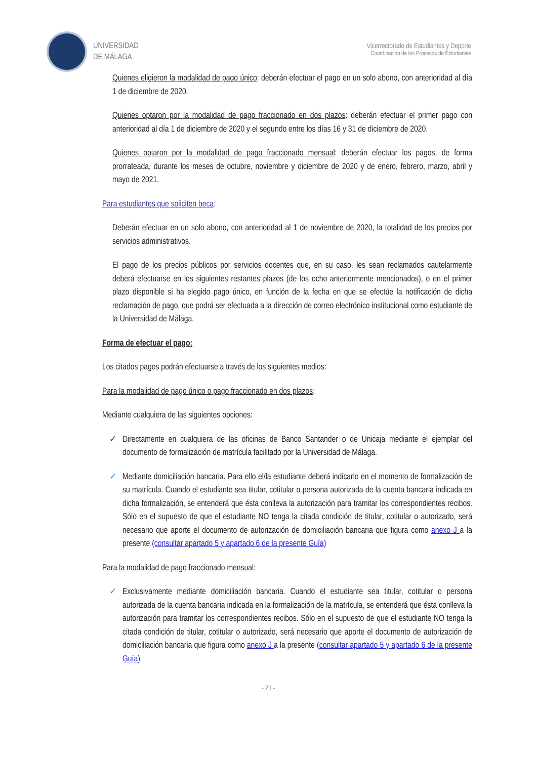UNIVERSIDAD
DE MÁLAGA
Vicerrectorado de Estudiantes y Deporte
Coordinación de los Procesos de Estudiantes
Quienes eligieron la modalidad de pago único: deberán efectuar el pago en un solo abono, con anterioridad al día 1 de diciembre de 2020.
Quienes optaron por la modalidad de pago fraccionado en dos plazos: deberán efectuar el primer pago con anterioridad al día 1 de diciembre de 2020 y el segundo entre los días 16 y 31 de diciembre de 2020.
Quienes optaron por la modalidad de pago fraccionado mensual: deberán efectuar los pagos, de forma prorrateada, durante los meses de octubre, noviembre y diciembre de 2020 y de enero, febrero, marzo, abril y mayo de 2021.
Para estudiantes que soliciten beca:
Deberán efectuar en un solo abono, con anterioridad al 1 de noviembre de 2020, la totalidad de los precios por servicios administrativos.
El pago de los precios públicos por servicios docentes que, en su caso, les sean reclamados cautelarmente deberá efectuarse en los siguientes restantes plazos (de los ocho anteriormente mencionados), o en el primer plazo disponible si ha elegido pago único, en función de la fecha en que se efectúe la notificación de dicha reclamación de pago, que podrá ser efectuada a la dirección de correo electrónico institucional como estudiante de la Universidad de Málaga.
Forma de efectuar el pago:
Los citados pagos podrán efectuarse a través de los siguientes medios:
Para la modalidad de pago único o pago fraccionado en dos plazos:
Mediante cualquiera de las siguientes opciones:
✓ Directamente en cualquiera de las oficinas de Banco Santander o de Unicaja mediante el ejemplar del documento de formalización de matrícula facilitado por la Universidad de Málaga.
✓ Mediante domiciliación bancaria. Para ello el/la estudiante deberá indicarlo en el momento de formalización de su matrícula. Cuando el estudiante sea titular, cotitular o persona autorizada de la cuenta bancaria indicada en dicha formalización, se entenderá que ésta conlleva la autorización para tramitar los correspondientes recibos. Sólo en el supuesto de que el estudiante NO tenga la citada condición de titular, cotitular o autorizado, será necesario que aporte el documento de autorización de domiciliación bancaria que figura como anexo J a la presente (consultar apartado 5 y apartado 6 de la presente Guía)
Para la modalidad de pago fraccionado mensual:
✓ Exclusivamente mediante domiciliación bancaria. Cuando el estudiante sea titular, cotitular o persona autorizada de la cuenta bancaria indicada en la formalización de la matrícula, se entenderá que ésta conlleva la autorización para tramitar los correspondientes recibos. Sólo en el supuesto de que el estudiante NO tenga la citada condición de titular, cotitular o autorizado, será necesario que aporte el documento de autorización de domiciliación bancaria que figura como anexo J a la presente (consultar apartado 5 y apartado 6 de la presente Guía)
- 21 -